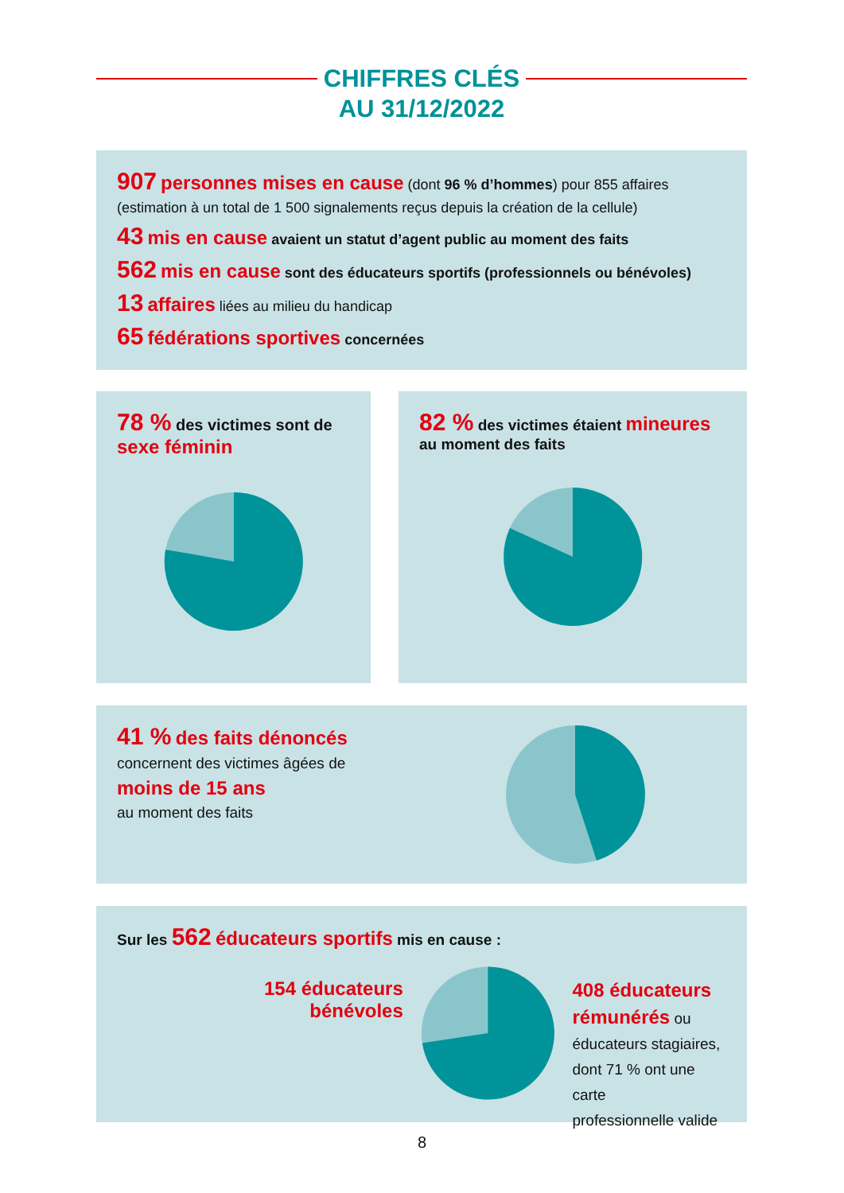CHIFFRES CLÉS
AU 31/12/2022
907 personnes mises en cause (dont 96 % d’hommes) pour 855 affaires
(estimation à un total de 1 500 signalements reçus depuis la création de la cellule)
43 mis en cause avaient un statut d’agent public au moment des faits
562 mis en cause sont des éducateurs sportifs (professionnels ou bénévoles)
13 affaires liées au milieu du handicap
65 fédérations sportives concernées
78 % des victimes sont de sexe féminin
82 % des victimes étaient mineures
au moment des faits
41 % des faits dénoncés
concernent des victimes âgées de
moins de 15 ans
au moment des faits
Sur les 562 éducateurs sportifs mis en cause :
154 éducateurs
bénévoles
408 éducateurs
rémunérés ou
éducateurs stagiaires,
dont 71 % ont une carte
professionnelle valide
8